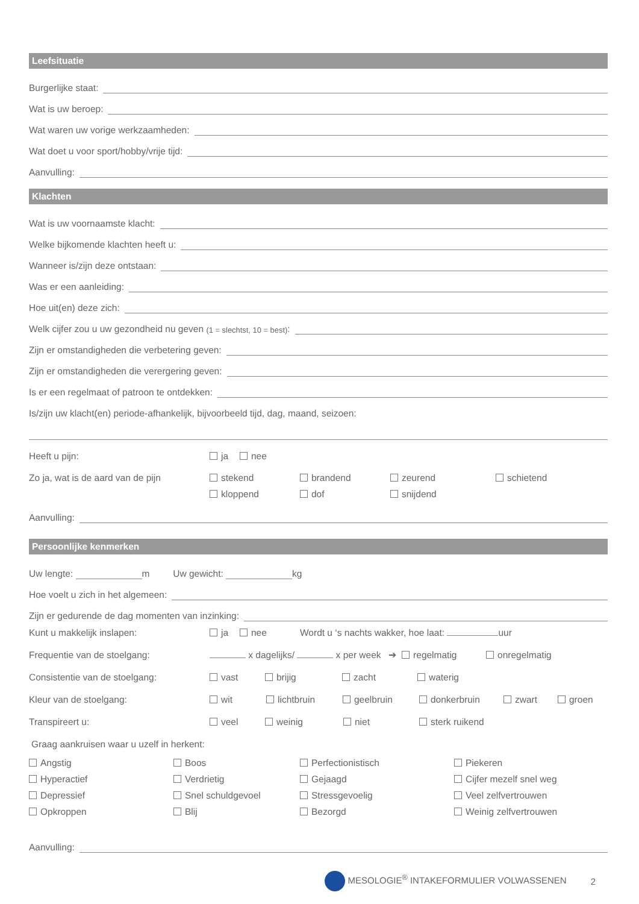Leefsituatie
Burgerlijke staat:
Wat is uw beroep:
Wat waren uw vorige werkzaamheden:
Wat doet u voor sport/hobby/vrije tijd:
Aanvulling:
Klachten
Wat is uw voornaamste klacht:
Welke bijkomende klachten heeft u:
Wanneer is/zijn deze ontstaan:
Was er een aanleiding:
Hoe uit(en) deze zich:
Welk cijfer zou u uw gezondheid nu geven (1 = slechtst, 10 = best):
Zijn er omstandigheden die verbetering geven:
Zijn er omstandigheden die verergering geven:
Is er een regelmaat of patroon te ontdekken:
Is/zijn uw klacht(en) periode-afhankelijk, bijvoorbeeld tijd, dag, maand, seizoen:
Heeft u pijn: ja nee
Zo ja, wat is de aard van de pijn
stekend
kloppend
brandend
dof
zeurend
snijdend
schietend
Aanvulling:
Persoonlijke kenmerken
Uw lengte: m Uw gewicht: kg
Hoe voelt u zich in het algemeen:
Zijn er gedurende de dag momenten van inzinking:
Kunt u makkelijk inslapen: ja nee Wordt u ‘s nachts wakker, hoe laat: uur
Frequentie van de stoelgang: x dagelijks/ x per week ➔ regelmatig onregelmatig
Consistentie van de stoelgang: vast brijig zacht waterig
Kleur van de stoelgang: wit lichtbruin geelbruin donkerbruin zwart groen
Transpireert u: veel weinig niet sterk ruikend
Graag aankruisen waar u uzelf in herkent:
Angstig
Hyperactief
Depressief
Opkroppen
Boos
Verdrietig
Snel schuldgevoel
Blij
Perfectionistisch
Gejaagd
Stressgevoelig
Bezorgd
Piekeren
Cijfer mezelf snel weg
Veel zelfvertrouwen
Weinig zelfvertrouwen
Aanvulling:
MESOLOGIE<sup>®</sup> INTAKEFORMULIER VOLWASSENEN 2